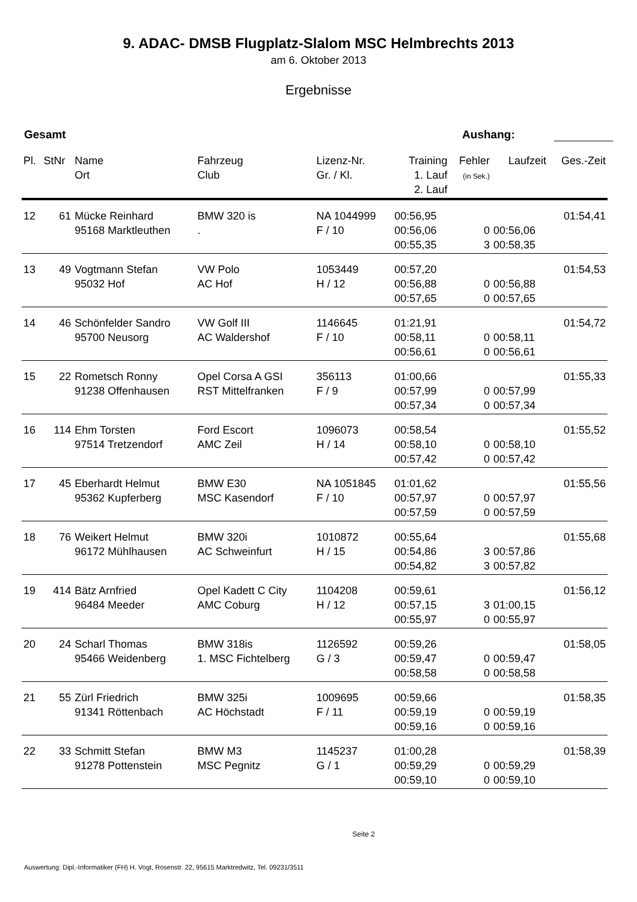9. ADAC- DMSB Flugplatz-Slalom MSC Helmbrechts 2013
am 6. Oktober 2013
Ergebnisse
Gesamt Aushang:
| Pl. | StNr | Name Ort | Fahrzeug Club | Lizenz-Nr. Gr. / Kl. | Training 1. Lauf 2. Lauf | Fehler (in Sek.) | Laufzeit | Ges.-Zeit |
| --- | --- | --- | --- | --- | --- | --- | --- | --- |
| 12 | 61 | Mücke Reinhard | BMW 320 is | NA 1044999 | 00:56,95 | | | 01:54,41 |
| | | 95168 Marktleuthen | . | F / 10 | 00:56,06 | 0 | 00:56,06 | |
| | | | | | 00:55,35 | 3 | 00:58,35 | |
| 13 | 49 | Vogtmann Stefan | VW Polo | 1053449 | 00:57,20 | | | 01:54,53 |
| | | 95032 Hof | AC Hof | H / 12 | 00:56,88 | 0 | 00:56,88 | |
| | | | | | 00:57,65 | 0 | 00:57,65 | |
| 14 | 46 | Schönfelder Sandro | VW Golf III | 1146645 | 01:21,91 | | | 01:54,72 |
| | | 95700 Neusorg | AC Waldershof | F / 10 | 00:58,11 | 0 | 00:58,11 | |
| | | | | | 00:56,61 | 0 | 00:56,61 | |
| 15 | 22 | Rometsch Ronny | Opel Corsa A GSI | 356113 | 01:00,66 | | | 01:55,33 |
| | | 91238 Offenhausen | RST Mittelfranken | F / 9 | 00:57,99 | 0 | 00:57,99 | |
| | | | | | 00:57,34 | 0 | 00:57,34 | |
| 16 | 114 | Ehm Torsten | Ford Escort | 1096073 | 00:58,54 | | | 01:55,52 |
| | | 97514 Tretzendorf | AMC Zeil | H / 14 | 00:58,10 | 0 | 00:58,10 | |
| | | | | | 00:57,42 | 0 | 00:57,42 | |
| 17 | 45 | Eberhardt Helmut | BMW E30 | NA 1051845 | 01:01,62 | | | 01:55,56 |
| | | 95362 Kupferberg | MSC Kasendorf | F / 10 | 00:57,97 | 0 | 00:57,97 | |
| | | | | | 00:57,59 | 0 | 00:57,59 | |
| 18 | 76 | Weikert Helmut | BMW 320i | 1010872 | 00:55,64 | | | 01:55,68 |
| | | 96172 Mühlhausen | AC Schweinfurt | H / 15 | 00:54,86 | 3 | 00:57,86 | |
| | | | | | 00:54,82 | 3 | 00:57,82 | |
| 19 | 414 | Bätz Arnfried | Opel Kadett C City | 1104208 | 00:59,61 | | | 01:56,12 |
| | | 96484 Meeder | AMC Coburg | H / 12 | 00:57,15 | 3 | 01:00,15 | |
| | | | | | 00:55,97 | 0 | 00:55,97 | |
| 20 | 24 | Scharl Thomas | BMW 318is | 1126592 | 00:59,26 | | | 01:58,05 |
| | | 95466 Weidenberg | 1. MSC Fichtelberg | G / 3 | 00:59,47 | 0 | 00:59,47 | |
| | | | | | 00:58,58 | 0 | 00:58,58 | |
| 21 | 55 | Zürl Friedrich | BMW 325i | 1009695 | 00:59,66 | | | 01:58,35 |
| | | 91341 Röttenbach | AC Höchstadt | F / 11 | 00:59,19 | 0 | 00:59,19 | |
| | | | | | 00:59,16 | 0 | 00:59,16 | |
| 22 | 33 | Schmitt Stefan | BMW M3 | 1145237 | 01:00,28 | | | 01:58,39 |
| | | 91278 Pottenstein | MSC Pegnitz | G / 1 | 00:59,29 | 0 | 00:59,29 | |
| | | | | | 00:59,10 | 0 | 00:59,10 | |
Seite 2
Auswertung: Dipl.-Informatiker (FH) H. Vogt, Rosenstr. 22, 95615 Marktredwitz, Tel. 09231/3511